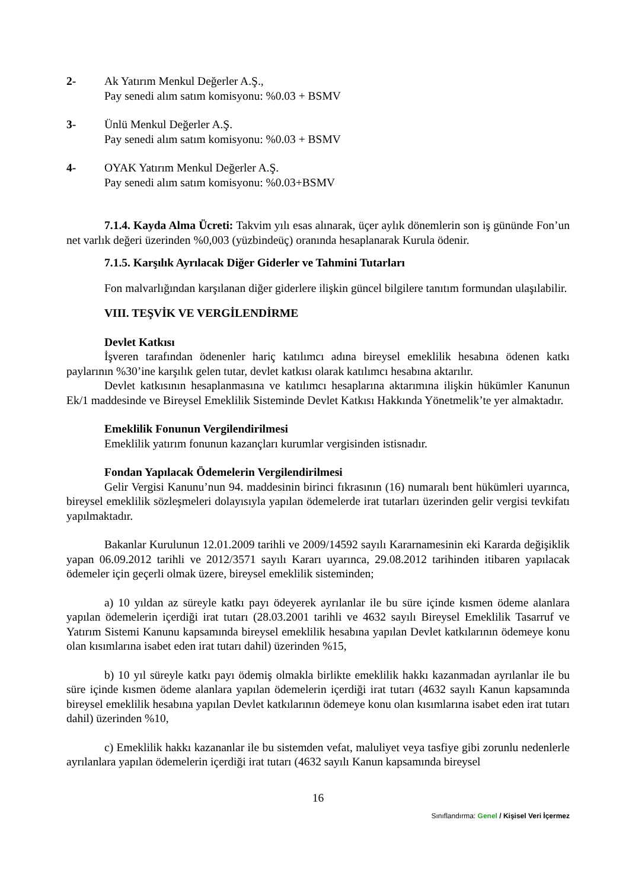2- Ak Yatırım Menkul Değerler A.Ş.,
Pay senedi alım satım komisyonu: %0.03 + BSMV
3- Ünlü Menkul Değerler A.Ş.
Pay senedi alım satım komisyonu: %0.03 + BSMV
4- OYAK Yatırım Menkul Değerler A.Ş.
Pay senedi alım satım komisyonu: %0.03+BSMV
7.1.4. Kayda Alma Ücreti: Takvim yılı esas alınarak, üçer aylık dönemlerin son iş gününde Fon’un net varlık değeri üzerinden %0,003 (yüzbindeüç) oranında hesaplanarak Kurula ödenir.
7.1.5. Karşılık Ayrılacak Diğer Giderler ve Tahmini Tutarları
Fon malvarlığından karşılanan diğer giderlere ilişkin güncel bilgilere tanıtım formundan ulaşılabilir.
VIII. TEŞVİK VE VERGİLENDİRME
Devlet Katkısı
İşveren tarafından ödenenler hariç katılımcı adına bireysel emeklilik hesabına ödenen katkı paylarının %30’ine karşılık gelen tutar, devlet katkısı olarak katılımcı hesabına aktarılır.
Devlet katkısının hesaplanmasına ve katılımcı hesaplarına aktarımına ilişkin hükümler Kanunun Ek/1 maddesinde ve Bireysel Emeklilik Sisteminde Devlet Katkısı Hakkında Yönetmelik’te yer almaktadır.
Emeklilik Fonunun Vergilendirilmesi
Emeklilik yatırım fonunun kazançları kurumlar vergisinden istisnadır.
Fondan Yapılacak Ödemelerin Vergilendirilmesi
Gelir Vergisi Kanunu’nun 94. maddesinin birinci fıkrasının (16) numaralı bent hükümleri uyarınca, bireysel emeklilik sözleşmeleri dolayısıyla yapılan ödemelerde irat tutarları üzerinden gelir vergisi tevkifatı yapılmaktadır.
Bakanlar Kurulunun 12.01.2009 tarihli ve 2009/14592 sayılı Kararnamesinin eki Kararda değişiklik yapan 06.09.2012 tarihli ve 2012/3571 sayılı Kararı uyarınca, 29.08.2012 tarihinden itibaren yapılacak ödemeler için geçerli olmak üzere, bireysel emeklilik sisteminden;
a) 10 yıldan az süreyle katkı payı ödeyerek ayrılanlar ile bu süre içinde kısmen ödeme alanlara yapılan ödemelerin içerdiği irat tutarı (28.03.2001 tarihli ve 4632 sayılı Bireysel Emeklilik Tasarruf ve Yatırım Sistemi Kanunu kapsamında bireysel emeklilik hesabına yapılan Devlet katkılarının ödemeye konu olan kısımlarına isabet eden irat tutarı dahil) üzerinden %15,
b) 10 yıl süreyle katkı payı ödemiş olmakla birlikte emeklilik hakkı kazanmadan ayrılanlar ile bu süre içinde kısmen ödeme alanlara yapılan ödemelerin içerdiği irat tutarı (4632 sayılı Kanun kapsamında bireysel emeklilik hesabına yapılan Devlet katkılarının ödemeye konu olan kısımlarına isabet eden irat tutarı dahil) üzerinden %10,
c) Emeklilik hakkı kazananlar ile bu sistemden vefat, maluliyet veya tasfiye gibi zorunlu nedenlerle ayrılanlara yapılan ödemelerin içerdiği irat tutarı (4632 sayılı Kanun kapsamında bireysel
16
Sınıflandırma: Genel / Kişisel Veri İçermez